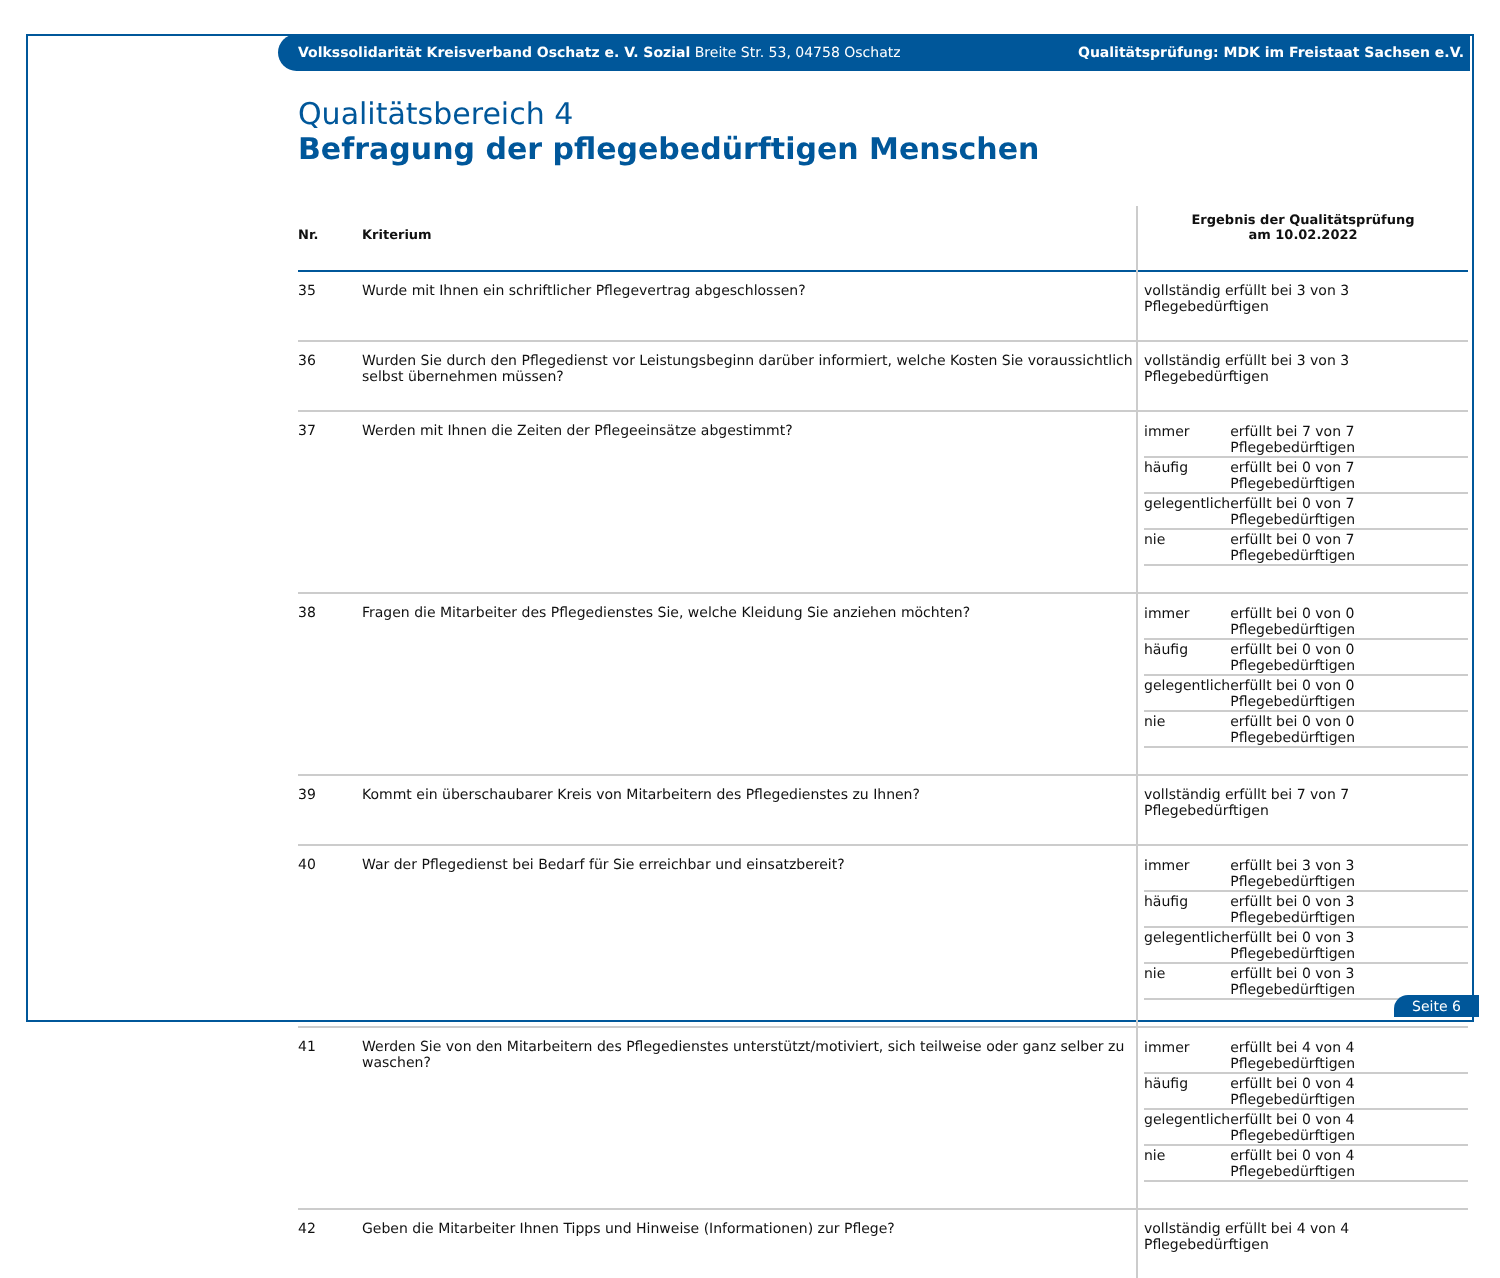Volkssolidarität Kreisverband Oschatz e. V. Sozial Breite Str. 53, 04758 Oschatz Qualitätsprüfung: MDK im Freistaat Sachsen e.V.
Qualitätsbereich 4
Befragung der pflegebedürftigen Menschen
| Nr. | Kriterium | Ergebnis der Qualitätsprüfung am 10.02.2022 |
| --- | --- | --- |
| 35 | Wurde mit Ihnen ein schriftlicher Pflegevertrag abgeschlossen? | vollständig erfüllt bei 3 von 3 Pflegebedürftigen |
| 36 | Wurden Sie durch den Pflegedienst vor Leistungsbeginn darüber informiert, welche Kosten Sie voraussichtlich selbst übernehmen müssen? | vollständig erfüllt bei 3 von 3 Pflegebedürftigen |
| 37 | Werden mit Ihnen die Zeiten der Pflegeeinsätze abgestimmt? | / immer / erfüllt bei 7 von 7 Pflegebedürftigen / / häufig / erfüllt bei 0 von 7 Pflegebedürftigen / / gelegentlich / erfüllt bei 0 von 7 Pflegebedürftigen / / nie / erfüllt bei 0 von 7 Pflegebedürftigen / |
| 38 | Fragen die Mitarbeiter des Pflegedienstes Sie, welche Kleidung Sie anziehen möchten? | / immer / erfüllt bei 0 von 0 Pflegebedürftigen / / häufig / erfüllt bei 0 von 0 Pflegebedürftigen / / gelegentlich / erfüllt bei 0 von 0 Pflegebedürftigen / / nie / erfüllt bei 0 von 0 Pflegebedürftigen / |
| 39 | Kommt ein überschaubarer Kreis von Mitarbeitern des Pflegedienstes zu Ihnen? | vollständig erfüllt bei 7 von 7 Pflegebedürftigen |
| 40 | War der Pflegedienst bei Bedarf für Sie erreichbar und einsatzbereit? | / immer / erfüllt bei 3 von 3 Pflegebedürftigen / / häufig / erfüllt bei 0 von 3 Pflegebedürftigen / / gelegentlich / erfüllt bei 0 von 3 Pflegebedürftigen / / nie / erfüllt bei 0 von 3 Pflegebedürftigen / |
| 41 | Werden Sie von den Mitarbeitern des Pflegedienstes unterstützt/motiviert, sich teilweise oder ganz selber zu waschen? | / immer / erfüllt bei 4 von 4 Pflegebedürftigen / / häufig / erfüllt bei 0 von 4 Pflegebedürftigen / / gelegentlich / erfüllt bei 0 von 4 Pflegebedürftigen / / nie / erfüllt bei 0 von 4 Pflegebedürftigen / |
| 42 | Geben die Mitarbeiter Ihnen Tipps und Hinweise (Informationen) zur Pflege? | vollständig erfüllt bei 4 von 4 Pflegebedürftigen |
Seite 6